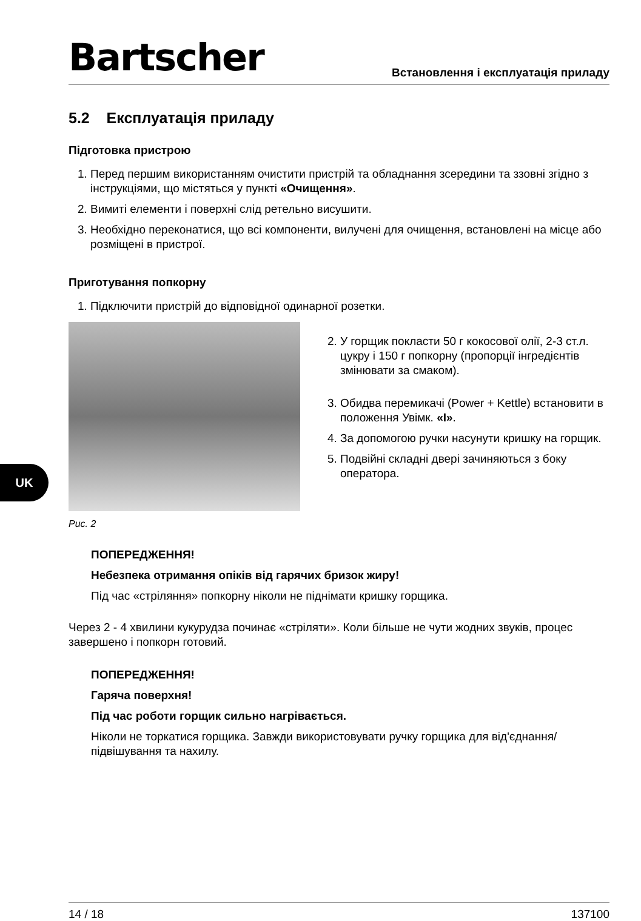Bartscher
Встановлення і експлуатація приладу
5.2 Експлуатація приладу
Підготовка пристрою
1. Перед першим використанням очистити пристрій та обладнання зсередини та ззовні згідно з інструкціями, що містяться у пункті «Очищення».
2. Вимиті елементи і поверхні слід ретельно висушити.
3. Необхідно переконатися, що всі компоненти, вилучені для очищення, встановлені на місце або розміщені в пристрої.
Приготування попкорну
1. Підключити пристрій до відповідної одинарної розетки.
Рис. 2
2. У горщик покласти 50 г кокосової олії, 2-3 ст.л. цукру і 150 г попкорну (пропорції інгредієнтів змінювати за смаком).
3. Обидва перемикачі (Power + Kettle) встановити в положення Увімк. «I».
4. За допомогою ручки насунути кришку на горщик.
5. Подвійні складні двері зачиняються з боку оператора.
ПОПЕРЕДЖЕННЯ!
Небезпека отримання опіків від гарячих бризок жиру!
Під час «стріляння» попкорну ніколи не піднімати кришку горщика.
Через 2 - 4 хвилини кукурудза починає «стріляти». Коли більше не чути жодних звуків, процес завершено і попкорн готовий.
ПОПЕРЕДЖЕННЯ!
Гаряча поверхня!
Під час роботи горщик сильно нагрівається.
Ніколи не торкатися горщика. Завжди використовувати ручку горщика для від'єднання/підвішування та нахилу.
UK
14 / 18 137100